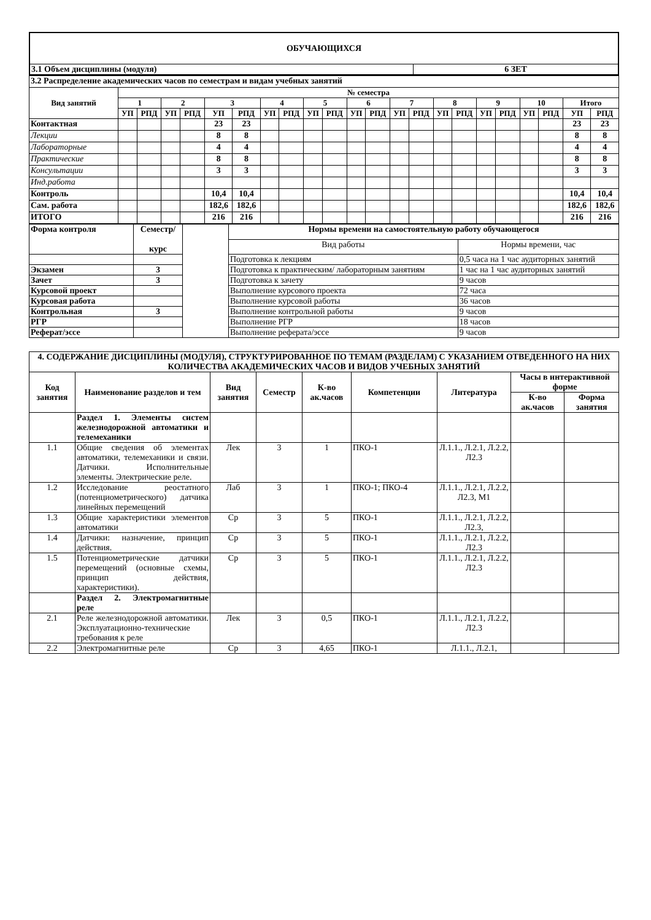| ОБУЧАЮЩИХСЯ | |
| 3.1 Объем дисциплины (модуля) | 6 ЗЕТ |
| 3.2 Распределение академических часов по семестрам и видам учебных занятий | | | | | | | | | | | | | | | | | | | | | | |
| Вид занятий | № семестра | | | | | | | | | | | | | | | | | | | | | |
| | 1 | | 2 | | 3 | | 4 | | 5 | | 6 | | 7 | | 8 | | 9 | | 10 | | Итого | |
| | УП | РПД | УП | РПД | УП | РПД | УП | РПД | УП | РПД | УП | РПД | УП | РПД | УП | РПД | УП | РПД | УП | РПД | УП | РПД |
| Контактная | | | | | 23 | 23 | | | | | | | | | | | | | | | 23 | 23 |
| Лекции | | | | | 8 | 8 | | | | | | | | | | | | | | | 8 | 8 |
| Лабораторные | | | | | 4 | 4 | | | | | | | | | | | | | | | 4 | 4 |
| Практические | | | | | 8 | 8 | | | | | | | | | | | | | | | 8 | 8 |
| Консультации | | | | | 3 | 3 | | | | | | | | | | | | | | | 3 | 3 |
| Инд.работа | | | | | | | | | | | | | | | | | | | | | | |
| Контроль | | | | | 10,4 | 10,4 | | | | | | | | | | | | | | | 10,4 | 10,4 |
| Сам. работа | | | | | 182,6 | 182,6 | | | | | | | | | | | | | | | 182,6 | 182,6 |
| ИТОГО | | | | | 216 | 216 | | | | | | | | | | | | | | | 216 | 216 |
| Форма контроля | Семестр/ курс | | Нормы времени на самостоятельную работу обучающегося | |
| | | | Вид работы | Нормы времени, час |
| | | | Подготовка к лекциям | 0,5 часа на 1 час аудиторных занятий |
| Экзамен | 3 | | Подготовка к практическим/ лабораторным занятиям | 1 час на 1 час аудиторных занятий |
| Зачет | 3 | | Подготовка к зачету | 9 часов |
| Курсовой проект | | | Выполнение курсового проекта | 72 часа |
| Курсовая работа | | | Выполнение курсовой работы | 36 часов |
| Контрольная | 3 | | Выполнение контрольной работы | 9 часов |
| РГР | | | Выполнение РГР | 18 часов |
| Реферат/эссе | | | Выполнение реферата/эссе | 9 часов |
| 4. СОДЕРЖАНИЕ ДИСЦИПЛИНЫ (МОДУЛЯ), СТРУКТУРИРОВАННОЕ ПО ТЕМАМ (РАЗДЕЛАМ) С УКАЗАНИЕМ ОТВЕДЕННОГО НА НИХ КОЛИЧЕСТВА АКАДЕМИЧЕСКИХ ЧАСОВ И ВИДОВ УЧЕБНЫХ ЗАНЯТИЙ | | | | | | | | |
| --- | --- | --- | --- | --- | --- | --- | --- | --- |
| Код занятия | Наименование разделов и тем | Вид занятия | Семестр | К-во ак.часов | Компетенции | Литература | Часы в интерактивной форме | |
| | | | | | | | К-во ак.часов | Форма занятия |
| | Раздел 1. Элементы систем железнодорожной автоматики и телемеханики | | | | | | | |
| 1.1 | Общие сведения об элементах автоматики, телемеханики и связи. Датчики. Исполнительные элементы. Электрические реле. | Лек | 3 | 1 | ПКО-1 | Л.1.1., Л.2.1, Л.2.2, Л2.3 | | |
| 1.2 | Исследование реостатного (потенциометрического) датчика линейных перемещений | Лаб | 3 | 1 | ПКО-1; ПКО-4 | Л.1.1., Л.2.1, Л.2.2, Л2.3, М1 | | |
| 1.3 | Общие характеристики элементов автоматики | Ср | 3 | 5 | ПКО-1 | Л.1.1., Л.2.1, Л.2.2, Л2.3, | | |
| 1.4 | Датчики: назначение, принцип действия. | Ср | 3 | 5 | ПКО-1 | Л.1.1., Л.2.1, Л.2.2, Л2.3 | | |
| 1.5 | Потенциометрические датчики перемещений (основные схемы, принцип действия, характеристики). | Ср | 3 | 5 | ПКО-1 | Л.1.1., Л.2.1, Л.2.2, Л2.3 | | |
| | Раздел 2. Электромагнитные реле | | | | | | | |
| 2.1 | Реле железнодорожной автоматики. Эксплуатационно-технические требования к реле | Лек | 3 | 0,5 | ПКО-1 | Л.1.1., Л.2.1, Л.2.2, Л2.3 | | |
| 2.2 | Электромагнитные реле | Ср | 3 | 4,65 | ПКО-1 | Л.1.1., Л.2.1, | | |